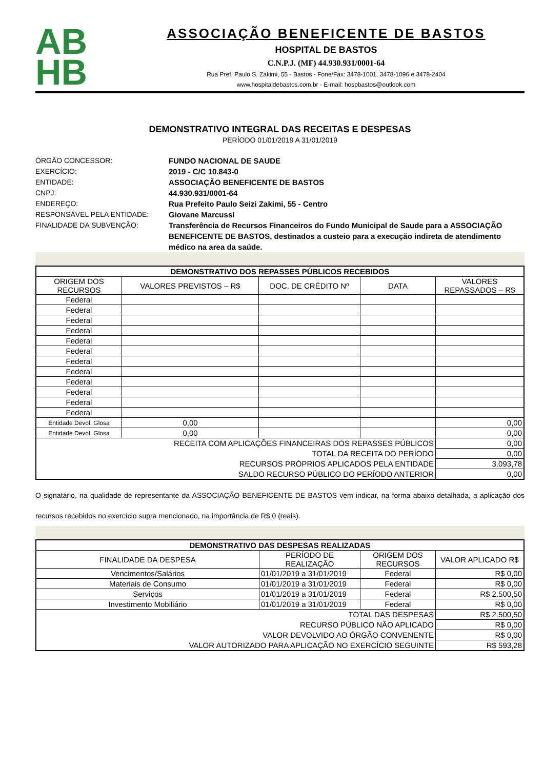AB
HB
ASSOCIAÇÃO BENEFICENTE DE BASTOS
HOSPITAL DE BASTOS
C.N.P.J. (MF) 44.930.931/0001-64
Rua Pref. Paulo S. Zakimi, 55 - Bastos - Fone/Fax: 3478-1001, 3478-1096 e 3478-2404
www.hospitaldebastos.com.br - E-mail: hospbastos@outlook.com
DEMONSTRATIVO INTEGRAL DAS RECEITAS E DESPESAS
PERÍODO 01/01/2019 A 31/01/2019
ÓRGÃO CONCESSOR: FUNDO NACIONAL DE SAUDE EXERCÍCIO: 2019 - C/C 10.843-0 ENTIDADE: ASSOCIAÇÃO BENEFICENTE DE BASTOS CNPJ: 44.930.931/0001-64 ENDEREÇO: Rua Prefeito Paulo Seizi Zakimi, 55 - Centro RESPONSÁVEL PELA ENTIDADE: Giovane Marcussi FINALIDADE DA SUBVENÇÃO: Transferência de Recursos Financeiros do Fundo Municipal de Saude para a ASSOCIAÇÃO BENEFICENTE DE BASTOS, destinados a custeio para a execução indireta de atendimento médico na area da saúde.
| DEMONSTRATIVO DOS REPASSES PÚBLICOS RECEBIDOS | | | | |
| --- | --- | --- | --- | --- |
| ORIGEM DOS RECURSOS | VALORES PREVISTOS – R$ | DOC. DE CRÉDITO Nº | DATA | VALORES REPASSADOS – R$ |
| Federal | | | | |
| Federal | | | | |
| Federal | | | | |
| Federal | | | | |
| Federal | | | | |
| Federal | | | | |
| Federal | | | | |
| Federal | | | | |
| Federal | | | | |
| Federal | | | | |
| Federal | | | | |
| Federal | | | | |
| Entidade Devol. Glosa | 0,00 | | | 0,00 |
| Entidade Devol. Glosa | 0,00 | | | 0,00 |
| RECEITA COM APLICAÇÕES FINANCEIRAS DOS REPASSES PÚBLICOS | | | | 0,00 |
| TOTAL DA RECEITA DO PERÍODO | | | | 0,00 |
| RECURSOS PRÓPRIOS APLICADOS PELA ENTIDADE | | | | 3.093,78 |
| SALDO RECURSO PÚBLICO DO PERÍODO ANTERIOR | | | | 0,00 |
O signatário, na qualidade de representante da ASSOCIAÇÃO BENEFICENTE DE BASTOS vem indicar, na forma abaixo detalhada, a aplicação dos recursos recebidos no exercício supra mencionado, na importância de R$ 0 (reais).
| DEMONSTRATIVO DAS DESPESAS REALIZADAS | | | |
| --- | --- | --- | --- |
| FINALIDADE DA DESPESA | PERÍODO DE REALIZAÇÃO | ORIGEM DOS RECURSOS | VALOR APLICADO R$ |
| Vencimentos/Salários | 01/01/2019 a 31/01/2019 | Federal | R$ 0,00 |
| Materiais de Consumo | 01/01/2019 a 31/01/2019 | Federal | R$ 0,00 |
| Serviços | 01/01/2019 a 31/01/2019 | Federal | R$ 2.500,50 |
| Investimento Mobiliário | 01/01/2019 a 31/01/2019 | Federal | R$ 0,00 |
| TOTAL DAS DESPESAS | | | R$ 2.500,50 |
| RECURSO PÚBLICO NÃO APLICADO | | | R$ 0,00 |
| VALOR DEVOLVIDO AO ÓRGÃO CONVENENTE | | | R$ 0,00 |
| VALOR AUTORIZADO PARA APLICAÇÃO NO EXERCÍCIO SEGUINTE | | | R$ 593,28 |